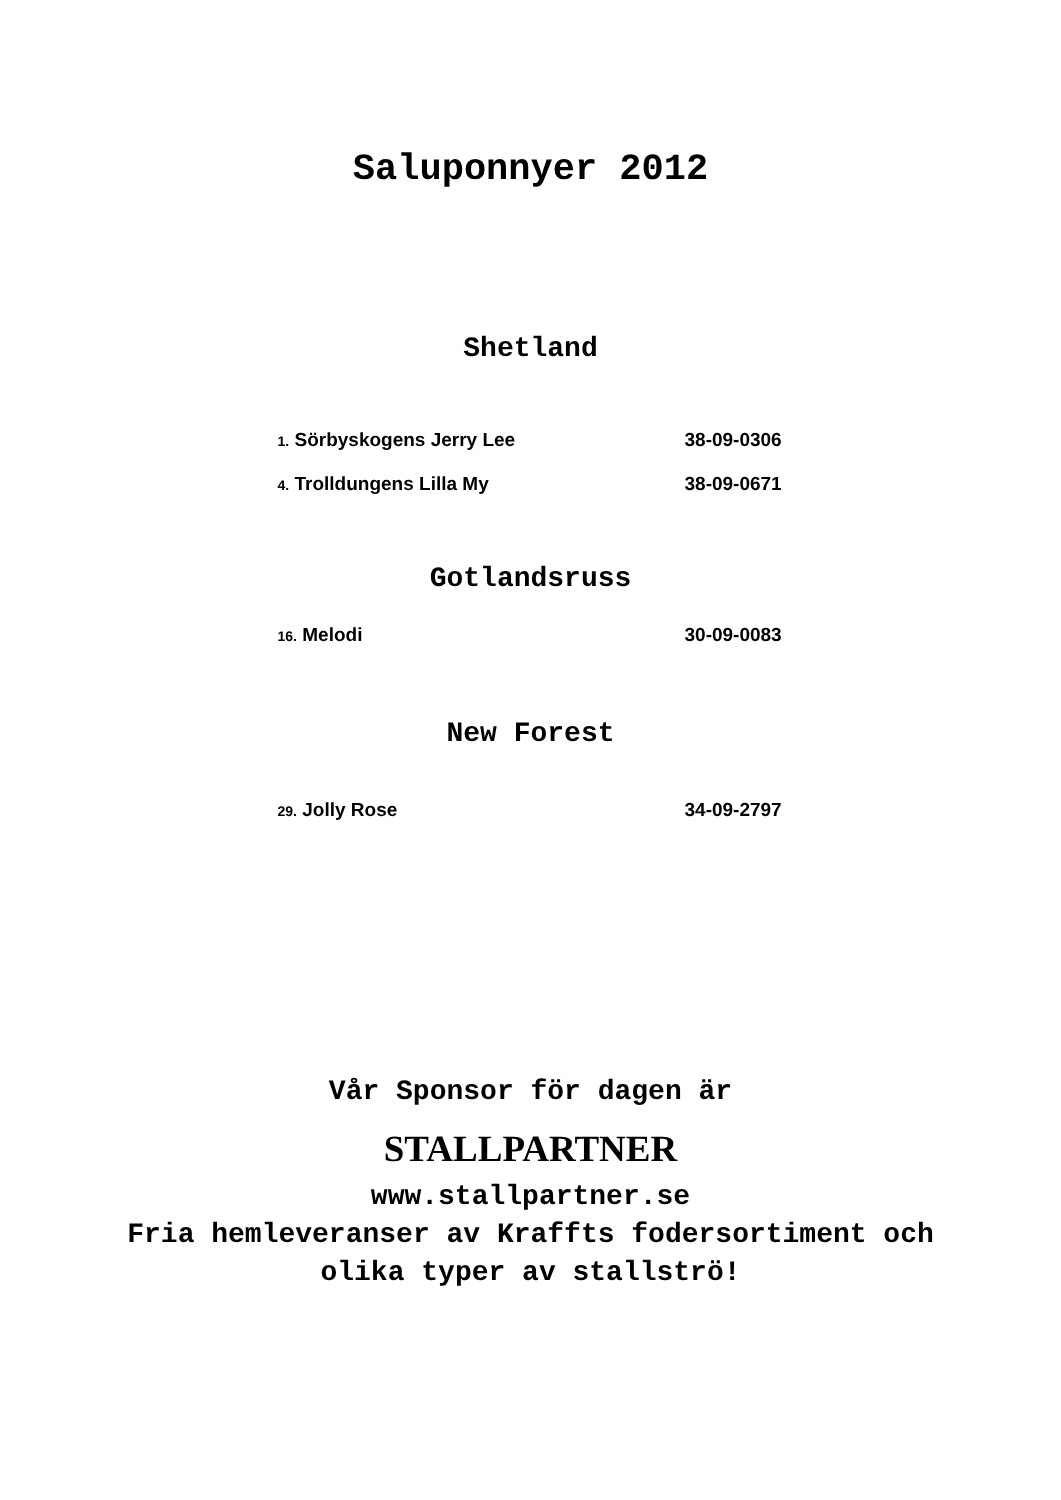Saluponnyer 2012
Shetland
1. Sörbyskogens Jerry Lee 38-09-0306
4. Trolldungens Lilla My 38-09-0671
Gotlandsruss
16. Melodi 30-09-0083
New Forest
29. Jolly Rose 34-09-2797
Vår Sponsor för dagen är
STALLPARTNER
www.stallpartner.se
Fria hemleveranser av Kraffts fodersortiment och
olika typer av stallströ!